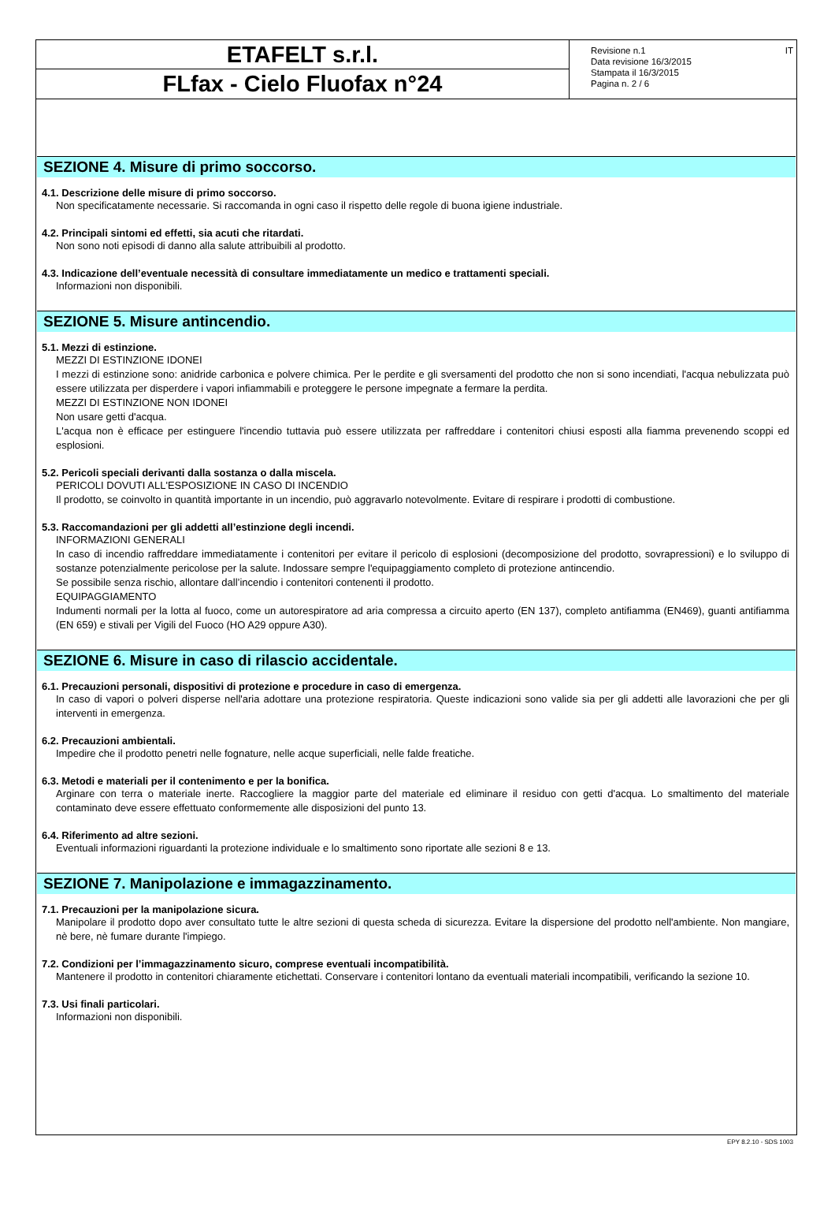ETAFELT s.r.l.
FLfax - Cielo Fluofax n°24
Revisione n.1
Data revisione 16/3/2015
Stampata il 16/3/2015
Pagina n. 2 / 6
IT
SEZIONE 4. Misure di primo soccorso.
4.1. Descrizione delle misure di primo soccorso.
Non specificatamente necessarie. Si raccomanda in ogni caso il rispetto delle regole di buona igiene industriale.
4.2. Principali sintomi ed effetti, sia acuti che ritardati.
Non sono noti episodi di danno alla salute attribuibili al prodotto.
4.3. Indicazione dell’eventuale necessità di consultare immediatamente un medico e trattamenti speciali.
Informazioni non disponibili.
SEZIONE 5. Misure antincendio.
5.1. Mezzi di estinzione.
MEZZI DI ESTINZIONE IDONEI
I mezzi di estinzione sono: anidride carbonica e polvere chimica. Per le perdite e gli sversamenti del prodotto che non si sono incendiati, l'acqua nebulizzata può essere utilizzata per disperdere i vapori infiammabili e proteggere le persone impegnate a fermare la perdita.
MEZZI DI ESTINZIONE NON IDONEI
Non usare getti d'acqua.
L'acqua non è efficace per estinguere l'incendio tuttavia può essere utilizzata per raffreddare i contenitori chiusi esposti alla fiamma prevenendo scoppi ed esplosioni.
5.2. Pericoli speciali derivanti dalla sostanza o dalla miscela.
PERICOLI DOVUTI ALL'ESPOSIZIONE IN CASO DI INCENDIO
Il prodotto, se coinvolto in quantità importante in un incendio, può aggravarlo notevolmente. Evitare di respirare i prodotti di combustione.
5.3. Raccomandazioni per gli addetti all’estinzione degli incendi.
INFORMAZIONI GENERALI
In caso di incendio raffreddare immediatamente i contenitori per evitare il pericolo di esplosioni (decomposizione del prodotto, sovrapressioni) e lo sviluppo di sostanze potenzialmente pericolose per la salute. Indossare sempre l'equipaggiamento completo di protezione antincendio.
Se possibile senza rischio, allontare dall’incendio i contenitori contenenti il prodotto.
EQUIPAGGIAMENTO
Indumenti normali per la lotta al fuoco, come un autorespiratore ad aria compressa a circuito aperto (EN 137), completo antifiamma (EN469), guanti antifiamma (EN 659) e stivali per Vigili del Fuoco (HO A29 oppure A30).
SEZIONE 6. Misure in caso di rilascio accidentale.
6.1. Precauzioni personali, dispositivi di protezione e procedure in caso di emergenza.
In caso di vapori o polveri disperse nell'aria adottare una protezione respiratoria. Queste indicazioni sono valide sia per gli addetti alle lavorazioni che per gli interventi in emergenza.
6.2. Precauzioni ambientali.
Impedire che il prodotto penetri nelle fognature, nelle acque superficiali, nelle falde freatiche.
6.3. Metodi e materiali per il contenimento e per la bonifica.
Arginare con terra o materiale inerte. Raccogliere la maggior parte del materiale ed eliminare il residuo con getti d'acqua. Lo smaltimento del materiale contaminato deve essere effettuato conformemente alle disposizioni del punto 13.
6.4. Riferimento ad altre sezioni.
Eventuali informazioni riguardanti la protezione individuale e lo smaltimento sono riportate alle sezioni 8 e 13.
SEZIONE 7. Manipolazione e immagazzinamento.
7.1. Precauzioni per la manipolazione sicura.
Manipolare il prodotto dopo aver consultato tutte le altre sezioni di questa scheda di sicurezza. Evitare la dispersione del prodotto nell'ambiente. Non mangiare, nè bere, nè fumare durante l'impiego.
7.2. Condizioni per l’immagazzinamento sicuro, comprese eventuali incompatibilità.
Mantenere il prodotto in contenitori chiaramente etichettati. Conservare i contenitori lontano da eventuali materiali incompatibili, verificando la sezione 10.
7.3. Usi finali particolari.
Informazioni non disponibili.
EPY 8.2.10 - SDS 1003